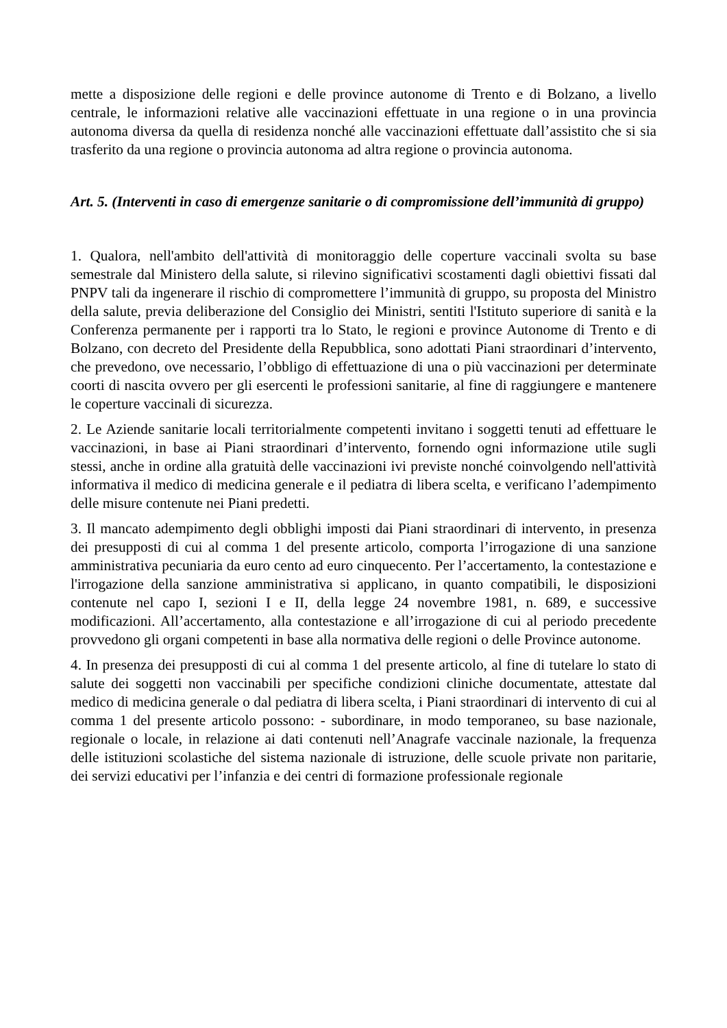mette a disposizione delle regioni e delle province autonome di Trento e di Bolzano, a livello centrale, le informazioni relative alle vaccinazioni effettuate in una regione o in una provincia autonoma diversa da quella di residenza nonché alle vaccinazioni effettuate dall’assistito che si sia trasferito da una regione o provincia autonoma ad altra regione o provincia autonoma.
Art. 5. (Interventi in caso di emergenze sanitarie o di compromissione dell’immunità di gruppo)
1. Qualora, nell'ambito dell'attività di monitoraggio delle coperture vaccinali svolta su base semestrale dal Ministero della salute, si rilevino significativi scostamenti dagli obiettivi fissati dal PNPV tali da ingenerare il rischio di compromettere l’immunità di gruppo, su proposta del Ministro della salute, previa deliberazione del Consiglio dei Ministri, sentiti l'Istituto superiore di sanità e la Conferenza permanente per i rapporti tra lo Stato, le regioni e province Autonome di Trento e di Bolzano, con decreto del Presidente della Repubblica, sono adottati Piani straordinari d’intervento, che prevedono, ove necessario, l’obbligo di effettuazione di una o più vaccinazioni per determinate coorti di nascita ovvero per gli esercenti le professioni sanitarie, al fine di raggiungere e mantenere le coperture vaccinali di sicurezza.
2. Le Aziende sanitarie locali territorialmente competenti invitano i soggetti tenuti ad effettuare le vaccinazioni, in base ai Piani straordinari d’intervento, fornendo ogni informazione utile sugli stessi, anche in ordine alla gratuità delle vaccinazioni ivi previste nonché coinvolgendo nell'attività informativa il medico di medicina generale e il pediatra di libera scelta, e verificano l’adempimento delle misure contenute nei Piani predetti.
3. Il mancato adempimento degli obblighi imposti dai Piani straordinari di intervento, in presenza dei presupposti di cui al comma 1 del presente articolo, comporta l’irrogazione di una sanzione amministrativa pecuniaria da euro cento ad euro cinquecento. Per l’accertamento, la contestazione e l'irrogazione della sanzione amministrativa si applicano, in quanto compatibili, le disposizioni contenute nel capo I, sezioni I e II, della legge 24 novembre 1981, n. 689, e successive modificazioni. All’accertamento, alla contestazione e all’irrogazione di cui al periodo precedente provvedono gli organi competenti in base alla normativa delle regioni o delle Province autonome.
4. In presenza dei presupposti di cui al comma 1 del presente articolo, al fine di tutelare lo stato di salute dei soggetti non vaccinabili per specifiche condizioni cliniche documentate, attestate dal medico di medicina generale o dal pediatra di libera scelta, i Piani straordinari di intervento di cui al comma 1 del presente articolo possono: - subordinare, in modo temporaneo, su base nazionale, regionale o locale, in relazione ai dati contenuti nell’Anagrafe vaccinale nazionale, la frequenza delle istituzioni scolastiche del sistema nazionale di istruzione, delle scuole private non paritarie, dei servizi educativi per l’infanzia e dei centri di formazione professionale regionale